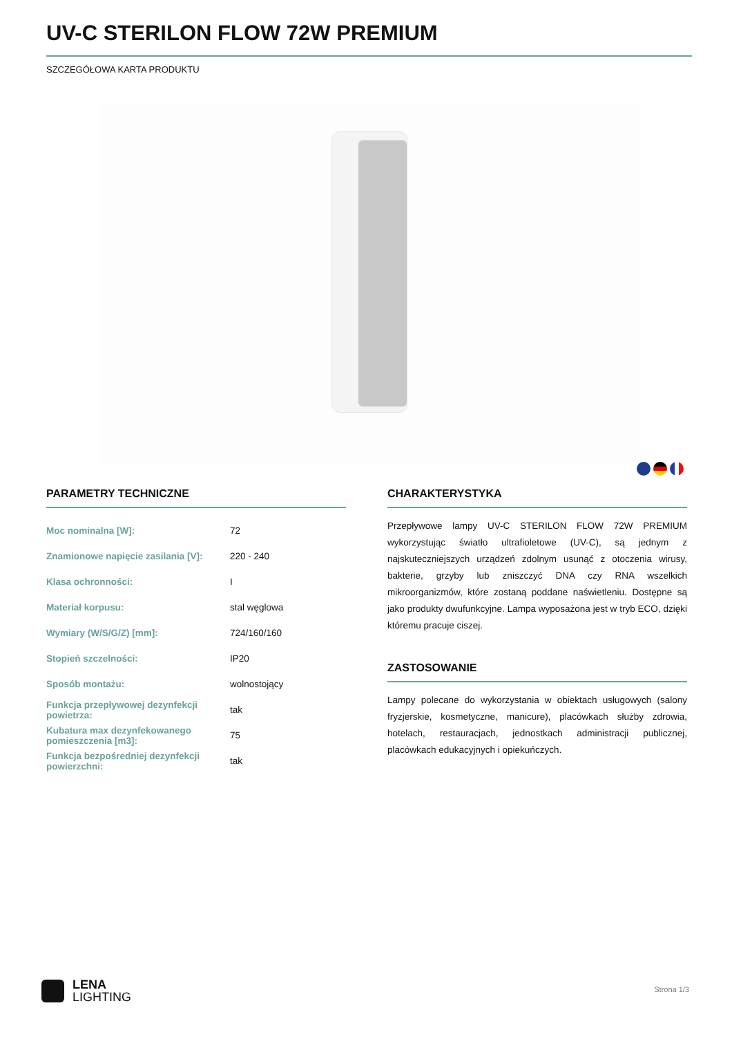UV-C STERILON FLOW 72W PREMIUM
SZCZEGÓŁOWA KARTA PRODUKTU
PARAMETRY TECHNICZNE
| Moc nominalna [W]: | 72 |
| Znamionowe napięcie zasilania [V]: | 220 - 240 |
| Klasa ochronności: | I |
| Materiał korpusu: | stal węglowa |
| Wymiary (W/S/G/Z) [mm]: | 724/160/160 |
| Stopień szczelności: | IP20 |
| Sposób montażu: | wolnostojący |
| Funkcja przepływowej dezynfekcji powietrza: | tak |
| Kubatura max dezynfekowanego pomieszczenia [m3]: | 75 |
| Funkcja bezpośredniej dezynfekcji powierzchni: | tak |
CHARAKTERYSTYKA
Przepływowe lampy UV-C STERILON FLOW 72W PREMIUM wykorzystując światło ultrafioletowe (UV-C), są jednym z najskuteczniejszych urządzeń zdolnym usunąć z otoczenia wirusy, bakterie, grzyby lub zniszczyć DNA czy RNA wszelkich mikroorganizmów, które zostaną poddane naświetleniu. Dostępne są jako produkty dwufunkcyjne. Lampa wyposażona jest w tryb ECO, dzięki któremu pracuje ciszej.
ZASTOSOWANIE
Lampy polecane do wykorzystania w obiektach usługowych (salony fryzjerskie, kosmetyczne, manicure), placówkach służby zdrowia, hotelach, restauracjach, jednostkach administracji publicznej, placówkach edukacyjnych i opiekuńczych.
LENA
LIGHTING
Strona 1/3